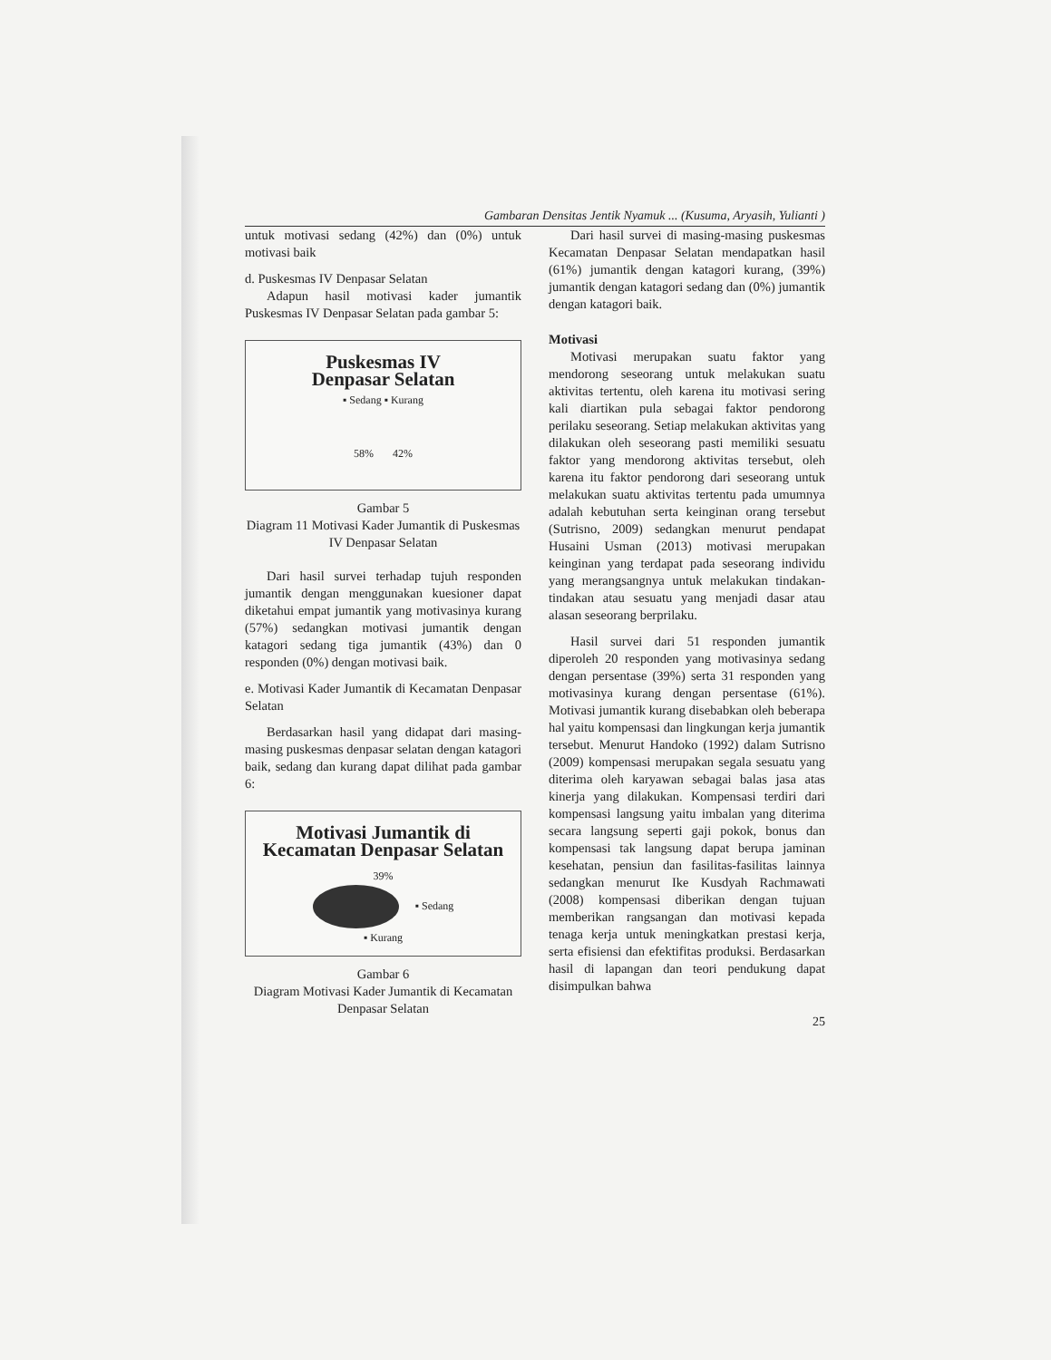Gambaran Densitas Jentik Nyamuk ... (Kusuma, Aryasih, Yulianti )
untuk motivasi sedang (42%) dan (0%) untuk motivasi baik
d. Puskesmas IV Denpasar Selatan
Adapun hasil motivasi kader jumantik Puskesmas IV Denpasar Selatan pada gambar 5:
Puskesmas IV
Denpasar Selatan
▪ Sedang ▪ Kurang
58% 42%
Gambar 5
Diagram 11 Motivasi Kader Jumantik di Puskesmas IV Denpasar Selatan
Dari hasil survei terhadap tujuh responden jumantik dengan menggunakan kuesioner dapat diketahui empat jumantik yang motivasinya kurang (57%) sedangkan motivasi jumantik dengan katagori sedang tiga jumantik (43%) dan 0 responden (0%) dengan motivasi baik.
e. Motivasi Kader Jumantik di Kecamatan Denpasar Selatan
Berdasarkan hasil yang didapat dari masing-masing puskesmas denpasar selatan dengan katagori baik, sedang dan kurang dapat dilihat pada gambar 6:
Motivasi Jumantik di Kecamatan Denpasar Selatan
39%
▪ Sedang
▪ Kurang
Gambar 6
Diagram Motivasi Kader Jumantik di Kecamatan Denpasar Selatan
Dari hasil survei di masing-masing puskesmas Kecamatan Denpasar Selatan mendapatkan hasil (61%) jumantik dengan katagori kurang, (39%) jumantik dengan katagori sedang dan (0%) jumantik dengan katagori baik.
Motivasi
Motivasi merupakan suatu faktor yang mendorong seseorang untuk melakukan suatu aktivitas tertentu, oleh karena itu motivasi sering kali diartikan pula sebagai faktor pendorong perilaku seseorang. Setiap melakukan aktivitas yang dilakukan oleh seseorang pasti memiliki sesuatu faktor yang mendorong aktivitas tersebut, oleh karena itu faktor pendorong dari seseorang untuk melakukan suatu aktivitas tertentu pada umumnya adalah kebutuhan serta keinginan orang tersebut (Sutrisno, 2009) sedangkan menurut pendapat Husaini Usman (2013) motivasi merupakan keinginan yang terdapat pada seseorang individu yang merangsangnya untuk melakukan tindakan-tindakan atau sesuatu yang menjadi dasar atau alasan seseorang berprilaku.
Hasil survei dari 51 responden jumantik diperoleh 20 responden yang motivasinya sedang dengan persentase (39%) serta 31 responden yang motivasinya kurang dengan persentase (61%). Motivasi jumantik kurang disebabkan oleh beberapa hal yaitu kompensasi dan lingkungan kerja jumantik tersebut. Menurut Handoko (1992) dalam Sutrisno (2009) kompensasi merupakan segala sesuatu yang diterima oleh karyawan sebagai balas jasa atas kinerja yang dilakukan. Kompensasi terdiri dari kompensasi langsung yaitu imbalan yang diterima secara langsung seperti gaji pokok, bonus dan kompensasi tak langsung dapat berupa jaminan kesehatan, pensiun dan fasilitas-fasilitas lainnya sedangkan menurut Ike Kusdyah Rachmawati (2008) kompensasi diberikan dengan tujuan memberikan rangsangan dan motivasi kepada tenaga kerja untuk meningkatkan prestasi kerja, serta efisiensi dan efektifitas produksi. Berdasarkan hasil di lapangan dan teori pendukung dapat disimpulkan bahwa
25